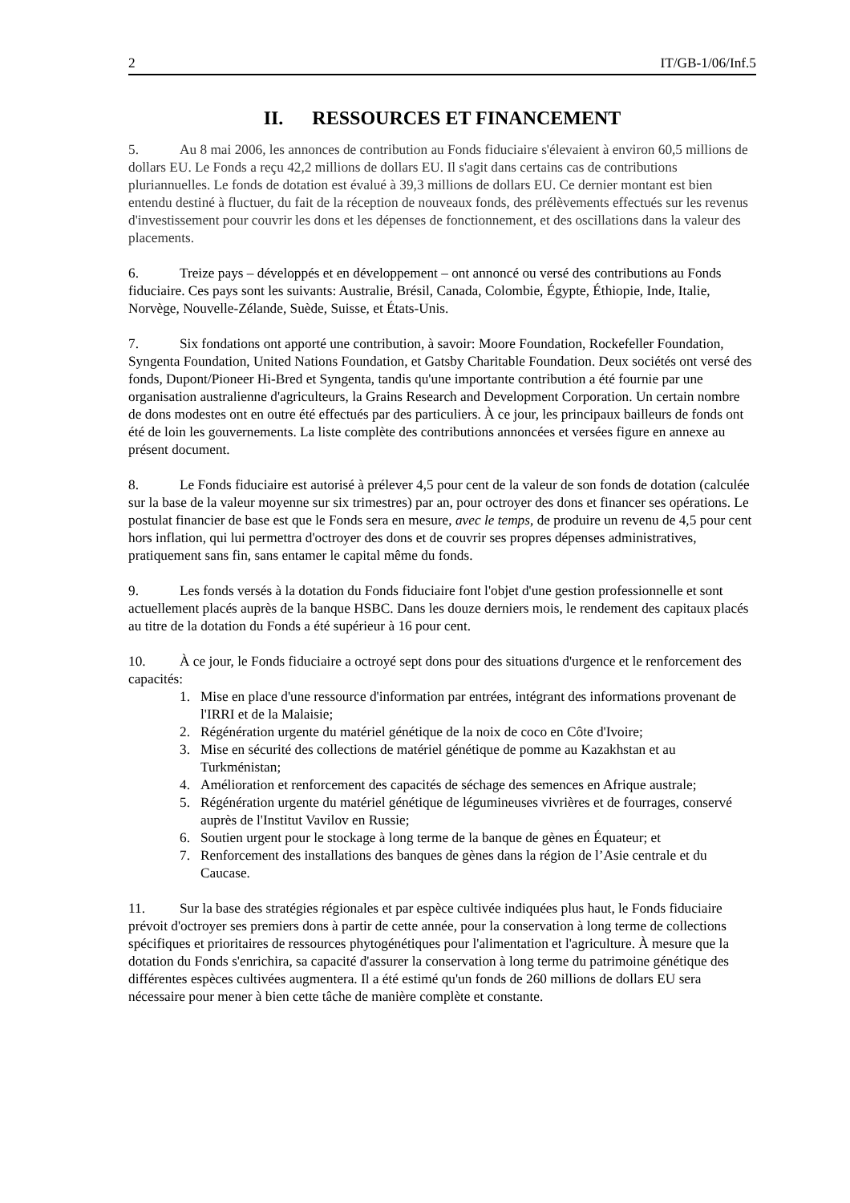2 IT/GB-1/06/Inf.5
II. RESSOURCES ET FINANCEMENT
5. Au 8 mai 2006, les annonces de contribution au Fonds fiduciaire s'élevaient à environ 60,5 millions de dollars EU. Le Fonds a reçu 42,2 millions de dollars EU. Il s'agit dans certains cas de contributions pluriannuelles. Le fonds de dotation est évalué à 39,3 millions de dollars EU. Ce dernier montant est bien entendu destiné à fluctuer, du fait de la réception de nouveaux fonds, des prélèvements effectués sur les revenus d'investissement pour couvrir les dons et les dépenses de fonctionnement, et des oscillations dans la valeur des placements.
6. Treize pays – développés et en développement – ont annoncé ou versé des contributions au Fonds fiduciaire. Ces pays sont les suivants: Australie, Brésil, Canada, Colombie, Égypte, Éthiopie, Inde, Italie, Norvège, Nouvelle-Zélande, Suède, Suisse, et États-Unis.
7. Six fondations ont apporté une contribution, à savoir: Moore Foundation, Rockefeller Foundation, Syngenta Foundation, United Nations Foundation, et Gatsby Charitable Foundation. Deux sociétés ont versé des fonds, Dupont/Pioneer Hi-Bred et Syngenta, tandis qu'une importante contribution a été fournie par une organisation australienne d'agriculteurs, la Grains Research and Development Corporation. Un certain nombre de dons modestes ont en outre été effectués par des particuliers. À ce jour, les principaux bailleurs de fonds ont été de loin les gouvernements. La liste complète des contributions annoncées et versées figure en annexe au présent document.
8. Le Fonds fiduciaire est autorisé à prélever 4,5 pour cent de la valeur de son fonds de dotation (calculée sur la base de la valeur moyenne sur six trimestres) par an, pour octroyer des dons et financer ses opérations. Le postulat financier de base est que le Fonds sera en mesure, avec le temps, de produire un revenu de 4,5 pour cent hors inflation, qui lui permettra d'octroyer des dons et de couvrir ses propres dépenses administratives, pratiquement sans fin, sans entamer le capital même du fonds.
9. Les fonds versés à la dotation du Fonds fiduciaire font l'objet d'une gestion professionnelle et sont actuellement placés auprès de la banque HSBC. Dans les douze derniers mois, le rendement des capitaux placés au titre de la dotation du Fonds a été supérieur à 16 pour cent.
10. À ce jour, le Fonds fiduciaire a octroyé sept dons pour des situations d'urgence et le renforcement des capacités:
1. Mise en place d'une ressource d'information par entrées, intégrant des informations provenant de l'IRRI et de la Malaisie;
2. Régénération urgente du matériel génétique de la noix de coco en Côte d'Ivoire;
3. Mise en sécurité des collections de matériel génétique de pomme au Kazakhstan et au Turkménistan;
4. Amélioration et renforcement des capacités de séchage des semences en Afrique australe;
5. Régénération urgente du matériel génétique de légumineuses vivrières et de fourrages, conservé auprès de l'Institut Vavilov en Russie;
6. Soutien urgent pour le stockage à long terme de la banque de gènes en Équateur; et
7. Renforcement des installations des banques de gènes dans la région de l’Asie centrale et du Caucase.
11. Sur la base des stratégies régionales et par espèce cultivée indiquées plus haut, le Fonds fiduciaire prévoit d'octroyer ses premiers dons à partir de cette année, pour la conservation à long terme de collections spécifiques et prioritaires de ressources phytogénétiques pour l'alimentation et l'agriculture. À mesure que la dotation du Fonds s'enrichira, sa capacité d'assurer la conservation à long terme du patrimoine génétique des différentes espèces cultivées augmentera. Il a été estimé qu'un fonds de 260 millions de dollars EU sera nécessaire pour mener à bien cette tâche de manière complète et constante.